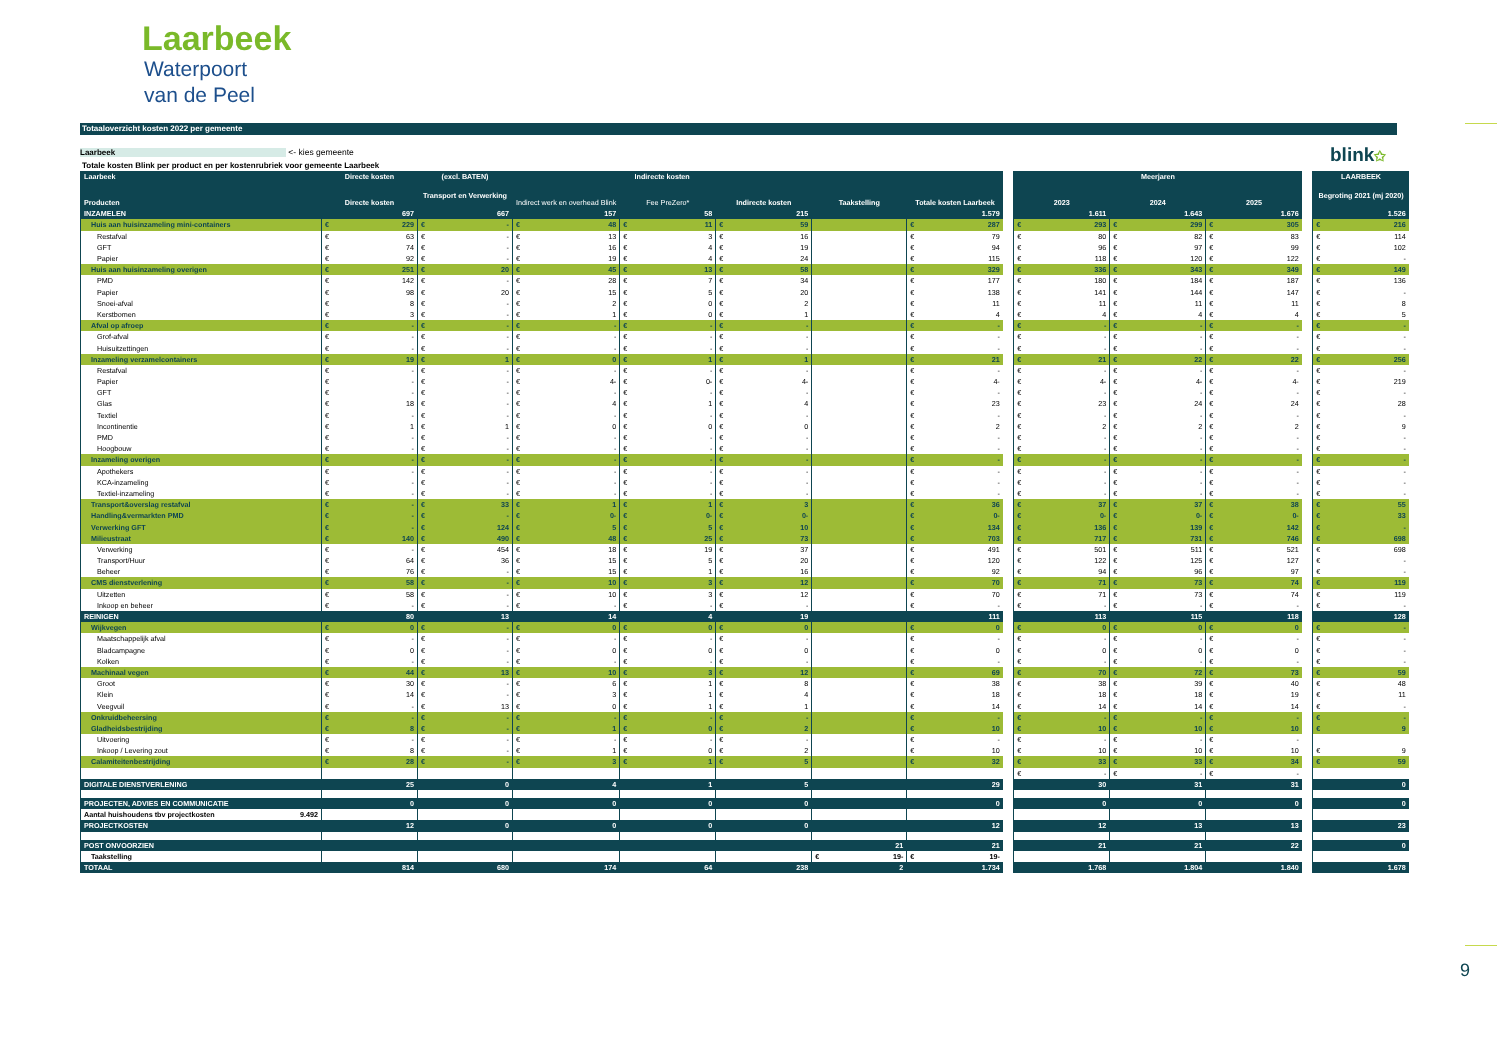Laarbeek
Waterpoort
van de Peel
Totaaloverzicht kosten 2022 per gemeente
Laarbeek <- kies gemeente
Totale kosten Blink per product en per kostenrubriek voor gemeente Laarbeek
blink✩
| Laarbeek | Directe kosten | (excl. BATEN) | Indirecte kosten | | | | | | Meerjaren | | | | LAARBEEK |
| --- | --- | --- | --- | --- | --- | --- | --- | --- | --- | --- | --- | --- | --- |
| Producten | Directe kosten | Transport en Verwerking | Indirect werk en overhead Blink | Fee PreZero* | Indirecte kosten | Taakstelling | Totale kosten Laarbeek | | 2023 | 2024 | 2025 | | Begroting 2021 (mj 2020) |
| INZAMELEN | 697 | 667 | 157 | 58 | 215 | | 1.579 | | 1.611 | 1.643 | 1.676 | | 1.526 |
| Huis aan huisinzameling mini-containers | € 229 | € - | € 48 | € 11 | € 59 | | € 287 | | € 293 | € 299 | € 305 | | € 216 |
| Restafval | € 63 | € - | € 13 | € 3 | € 16 | | € 79 | | € 80 | € 82 | € 83 | | € 114 |
| GFT | € 74 | € - | € 16 | € 4 | € 19 | | € 94 | | € 96 | € 97 | € 99 | | € 102 |
| Papier | € 92 | € - | € 19 | € 4 | € 24 | | € 115 | | € 118 | € 120 | € 122 | | € - |
| Huis aan huisinzameling overigen | € 251 | € 20 | € 45 | € 13 | € 58 | | € 329 | | € 336 | € 343 | € 349 | | € 149 |
| PMD | € 142 | € - | € 28 | € 7 | € 34 | | € 177 | | € 180 | € 184 | € 187 | | € 136 |
| Papier | € 98 | € 20 | € 15 | € 5 | € 20 | | € 138 | | € 141 | € 144 | € 147 | | € - |
| Snoei-afval | € 8 | € - | € 2 | € 0 | € 2 | | € 11 | | € 11 | € 11 | € 11 | | € 8 |
| Kerstbomen | € 3 | € - | € 1 | € 0 | € 1 | | € 4 | | € 4 | € 4 | € 4 | | € 5 |
| Afval op afroep | € - | € - | € - | € - | € - | | € - | | € - | € - | € - | | € - |
| Grof-afval | € - | € - | € - | € - | € - | | € - | | € - | € - | € - | | € - |
| Huisuitzettingen | € - | € - | € - | € - | € - | | € - | | € - | € - | € - | | € - |
| Inzameling verzamelcontainers | € 19 | € 1 | € 0 | € 1 | € 1 | | € 21 | | € 21 | € 22 | € 22 | | € 256 |
| Restafval | € - | € - | € - | € - | € - | | € - | | € - | € - | € - | | € - |
| Papier | € - | € - | € 4- | € 0- | € 4- | | € 4- | | € 4- | € 4- | € 4- | | € 219 |
| GFT | € - | € - | € - | € - | € - | | € - | | € - | € - | € - | | € - |
| Glas | € 18 | € - | € 4 | € 1 | € 4 | | € 23 | | € 23 | € 24 | € 24 | | € 28 |
| Textiel | € - | € - | € - | € - | € - | | € - | | € - | € - | € - | | € - |
| Incontinentie | € 1 | € 1 | € 0 | € 0 | € 0 | | € 2 | | € 2 | € 2 | € 2 | | € 9 |
| PMD | € - | € - | € - | € - | € - | | € - | | € - | € - | € - | | € - |
| Hoogbouw | € - | € - | € - | € - | € - | | € - | | € - | € - | € - | | € - |
| Inzameling overigen | € - | € - | € - | € - | € - | | € - | | € - | € - | € - | | € - |
| Apothekers | € - | € - | € - | € - | € - | | € - | | € - | € - | € - | | € - |
| KCA-inzameling | € - | € - | € - | € - | € - | | € - | | € - | € - | € - | | € - |
| Textiel-inzameling | € - | € - | € - | € - | € - | | € - | | € - | € - | € - | | € - |
| Transport&overslag restafval | € - | € 33 | € 1 | € 1 | € 3 | | € 36 | | € 37 | € 37 | € 38 | | € 55 |
| Handling&vermarkten PMD | € - | € - | € 0- | € 0- | € 0- | | € 0- | | € 0- | € 0- | € 0- | | € 33 |
| Verwerking GFT | € - | € 124 | € 5 | € 5 | € 10 | | € 134 | | € 136 | € 139 | € 142 | | € - |
| Milieustraat | € 140 | € 490 | € 48 | € 25 | € 73 | | € 703 | | € 717 | € 731 | € 746 | | € 698 |
| Verwerking | € - | € 454 | € 18 | € 19 | € 37 | | € 491 | | € 501 | € 511 | € 521 | | € 698 |
| Transport/Huur | € 64 | € 36 | € 15 | € 5 | € 20 | | € 120 | | € 122 | € 125 | € 127 | | € - |
| Beheer | € 76 | € - | € 15 | € 1 | € 16 | | € 92 | | € 94 | € 96 | € 97 | | € - |
| CMS dienstverlening | € 58 | € - | € 10 | € 3 | € 12 | | € 70 | | € 71 | € 73 | € 74 | | € 119 |
| Uitzetten | € 58 | € - | € 10 | € 3 | € 12 | | € 70 | | € 71 | € 73 | € 74 | | € 119 |
| Inkoop en beheer | € - | € - | € - | € - | € - | | € - | | € - | € - | € - | | € - |
| REINIGEN | 80 | 13 | 14 | 4 | 19 | | 111 | | 113 | 115 | 118 | | 128 |
| Wijkvegen | € 0 | € - | € 0 | € 0 | € 0 | | € 0 | | € 0 | € 0 | € 0 | | € - |
| Maatschappelijk afval | € - | € - | € - | € - | € - | | € - | | € - | € - | € - | | € - |
| Bladcampagne | € 0 | € - | € 0 | € 0 | € 0 | | € 0 | | € 0 | € 0 | € 0 | | € - |
| Kolken | € - | € - | € - | € - | € - | | € - | | € - | € - | € - | | € - |
| Machinaal vegen | € 44 | € 13 | € 10 | € 3 | € 12 | | € 69 | | € 70 | € 72 | € 73 | | € 59 |
| Groot | € 30 | € - | € 6 | € 1 | € 8 | | € 38 | | € 38 | € 39 | € 40 | | € 48 |
| Klein | € 14 | € - | € 3 | € 1 | € 4 | | € 18 | | € 18 | € 18 | € 19 | | € 11 |
| Veegvuil | € - | € 13 | € 0 | € 1 | € 1 | | € 14 | | € 14 | € 14 | € 14 | | € - |
| Onkruidbeheersing | € - | € - | € - | € - | € - | | € - | | € - | € - | € - | | € - |
| Gladheidsbestrijding | € 8 | € - | € 1 | € 0 | € 2 | | € 10 | | € 10 | € 10 | € 10 | | € 9 |
| Uitvoering | € - | € - | € - | € - | € - | | € - | | € - | € - | € - | | |
| Inkoop / Levering zout | € 8 | € - | € 1 | € 0 | € 2 | | € 10 | | € 10 | € 10 | € 10 | | € 9 |
| Calamiteitenbestrijding | € 28 | € - | € 3 | € 1 | € 5 | | € 32 | | € 33 | € 33 | € 34 | | € 59 |
| | | | | | | | | | € - | € - | € - | | |
| DIGITALE DIENSTVERLENING | 25 | 0 | 4 | 1 | 5 | | 29 | | 30 | 31 | 31 | | 0 |
| PROJECTEN, ADVIES EN COMMUNICATIE | 0 | 0 | 0 | 0 | 0 | | 0 | | 0 | 0 | 0 | | 0 |
| Aantal huishoudens tbv projectkosten 9.492 | | | | | | | | | | | | | |
| PROJECTKOSTEN | 12 | 0 | 0 | 0 | 0 | | 12 | | 12 | 13 | 13 | | 23 |
| POST ONVOORZIEN | | | | | | 21 | 21 | | 21 | 21 | 22 | | 0 |
| Taakstelling | | | | | | € 19- | € 19- | | | | | | |
| TOTAAL | 814 | 680 | 174 | 64 | 238 | 2 | 1.734 | | 1.768 | 1.804 | 1.840 | | 1.678 |
9